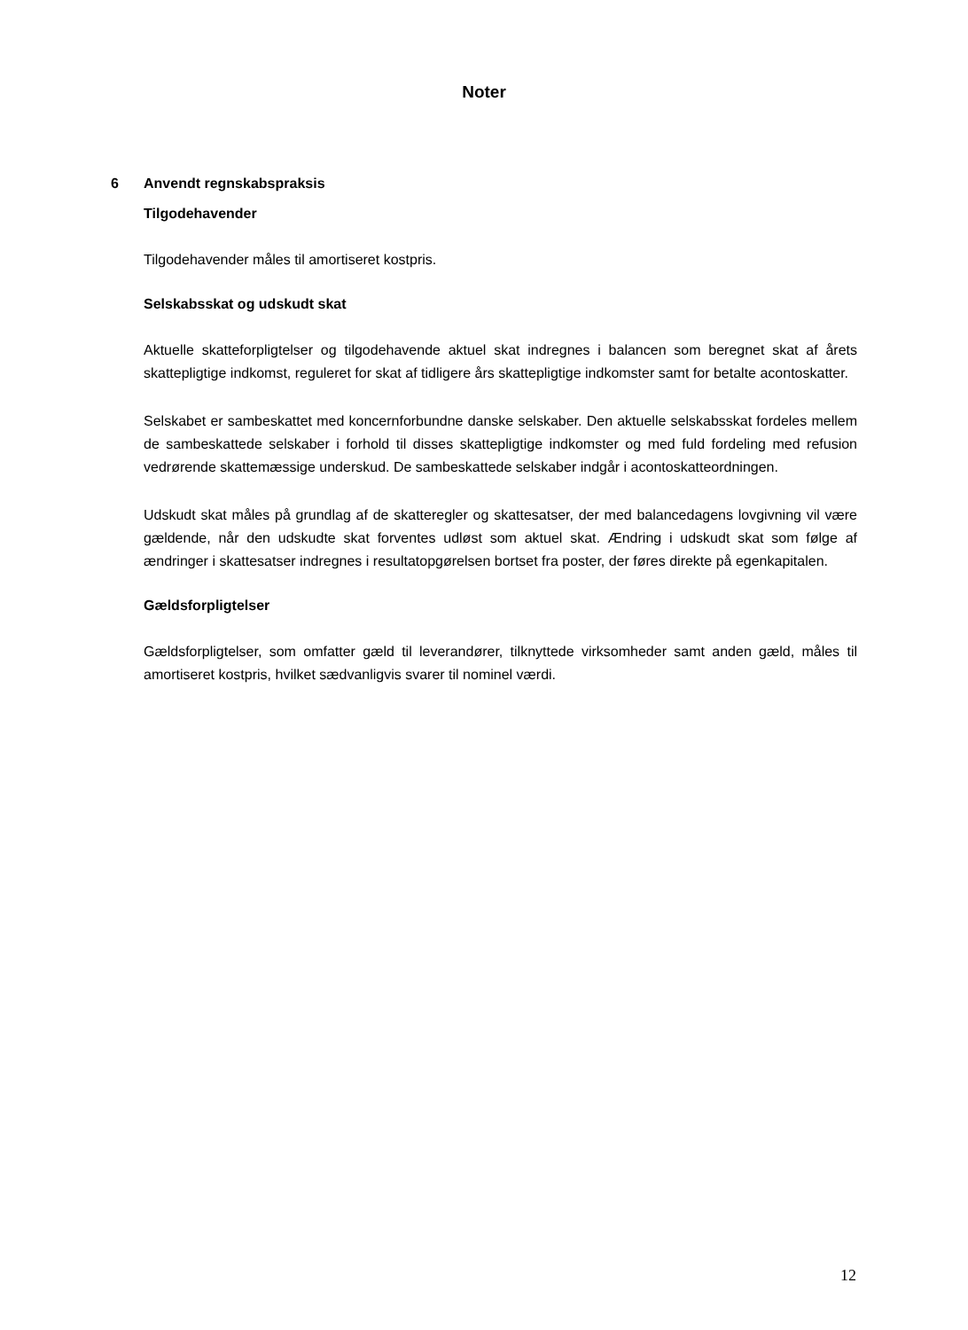Noter
6 Anvendt regnskabspraksis
Tilgodehavender
Tilgodehavender måles til amortiseret kostpris.
Selskabsskat og udskudt skat
Aktuelle skatteforpligtelser og tilgodehavende aktuel skat indregnes i balancen som beregnet skat af årets skattepligtige indkomst, reguleret for skat af tidligere års skattepligtige indkomster samt for betalte acontoskatter.
Selskabet er sambeskattet med koncernforbundne danske selskaber. Den aktuelle selskabsskat fordeles mellem de sambeskattede selskaber i forhold til disses skattepligtige indkomster og med fuld fordeling med refusion vedrørende skattemæssige underskud. De sambeskattede selskaber indgår i acontoskatteordningen.
Udskudt skat måles på grundlag af de skatteregler og skattesatser, der med balancedagens lovgivning vil være gældende, når den udskudte skat forventes udløst som aktuel skat. Ændring i udskudt skat som følge af ændringer i skattesatser indregnes i resultatopgørelsen bortset fra poster, der føres direkte på egenkapitalen.
Gældsforpligtelser
Gældsforpligtelser, som omfatter gæld til leverandører, tilknyttede virksomheder samt anden gæld, måles til amortiseret kostpris, hvilket sædvanligvis svarer til nominel værdi.
12